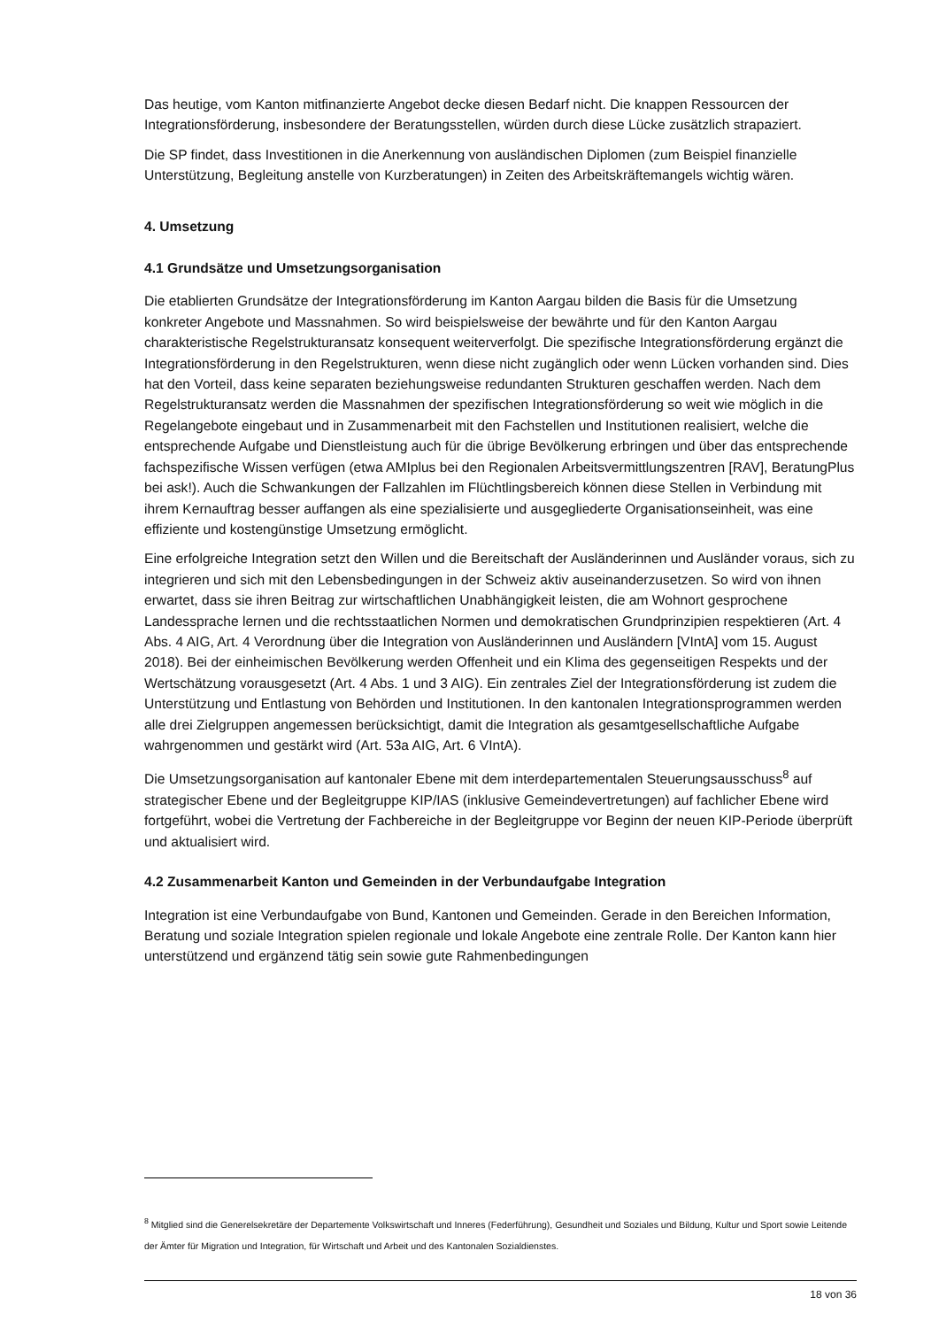Das heutige, vom Kanton mitfinanzierte Angebot decke diesen Bedarf nicht. Die knappen Ressourcen der Integrationsförderung, insbesondere der Beratungsstellen, würden durch diese Lücke zusätzlich strapaziert.
Die SP findet, dass Investitionen in die Anerkennung von ausländischen Diplomen (zum Beispiel finanzielle Unterstützung, Begleitung anstelle von Kurzberatungen) in Zeiten des Arbeitskräftemangels wichtig wären.
4. Umsetzung
4.1 Grundsätze und Umsetzungsorganisation
Die etablierten Grundsätze der Integrationsförderung im Kanton Aargau bilden die Basis für die Umsetzung konkreter Angebote und Massnahmen. So wird beispielsweise der bewährte und für den Kanton Aargau charakteristische Regelstrukturansatz konsequent weiterverfolgt. Die spezifische Integrationsförderung ergänzt die Integrationsförderung in den Regelstrukturen, wenn diese nicht zugänglich oder wenn Lücken vorhanden sind. Dies hat den Vorteil, dass keine separaten beziehungsweise redundanten Strukturen geschaffen werden. Nach dem Regelstrukturansatz werden die Massnahmen der spezifischen Integrationsförderung so weit wie möglich in die Regelangebote eingebaut und in Zusammenarbeit mit den Fachstellen und Institutionen realisiert, welche die entsprechende Aufgabe und Dienstleistung auch für die übrige Bevölkerung erbringen und über das entsprechende fachspezifische Wissen verfügen (etwa AMIplus bei den Regionalen Arbeitsvermittlungszentren [RAV], BeratungPlus bei ask!). Auch die Schwankungen der Fallzahlen im Flüchtlingsbereich können diese Stellen in Verbindung mit ihrem Kernauftrag besser auffangen als eine spezialisierte und ausgegliederte Organisationseinheit, was eine effiziente und kostengünstige Umsetzung ermöglicht.
Eine erfolgreiche Integration setzt den Willen und die Bereitschaft der Ausländerinnen und Ausländer voraus, sich zu integrieren und sich mit den Lebensbedingungen in der Schweiz aktiv auseinanderzusetzen. So wird von ihnen erwartet, dass sie ihren Beitrag zur wirtschaftlichen Unabhängigkeit leisten, die am Wohnort gesprochene Landessprache lernen und die rechtsstaatlichen Normen und demokratischen Grundprinzipien respektieren (Art. 4 Abs. 4 AIG, Art. 4 Verordnung über die Integration von Ausländerinnen und Ausländern [VIntA] vom 15. August 2018). Bei der einheimischen Bevölkerung werden Offenheit und ein Klima des gegenseitigen Respekts und der Wertschätzung vorausgesetzt (Art. 4 Abs. 1 und 3 AIG). Ein zentrales Ziel der Integrationsförderung ist zudem die Unterstützung und Entlastung von Behörden und Institutionen. In den kantonalen Integrationsprogrammen werden alle drei Zielgruppen angemessen berücksichtigt, damit die Integration als gesamtgesellschaftliche Aufgabe wahrgenommen und gestärkt wird (Art. 53a AIG, Art. 6 VIntA).
Die Umsetzungsorganisation auf kantonaler Ebene mit dem interdepartementalen Steuerungsausschuss<sup>8</sup> auf strategischer Ebene und der Begleitgruppe KIP/IAS (inklusive Gemeindevertretungen) auf fachlicher Ebene wird fortgeführt, wobei die Vertretung der Fachbereiche in der Begleitgruppe vor Beginn der neuen KIP-Periode überprüft und aktualisiert wird.
4.2 Zusammenarbeit Kanton und Gemeinden in der Verbundaufgabe Integration
Integration ist eine Verbundaufgabe von Bund, Kantonen und Gemeinden. Gerade in den Bereichen Information, Beratung und soziale Integration spielen regionale und lokale Angebote eine zentrale Rolle. Der Kanton kann hier unterstützend und ergänzend tätig sein sowie gute Rahmenbedingungen
<sup>8</sup> Mitglied sind die Generelsekretäre der Departemente Volkswirtschaft und Inneres (Federführung), Gesundheit und Soziales und Bildung, Kultur und Sport sowie Leitende der Ämter für Migration und Integration, für Wirtschaft und Arbeit und des Kantonalen Sozialdienstes.
18 von 36